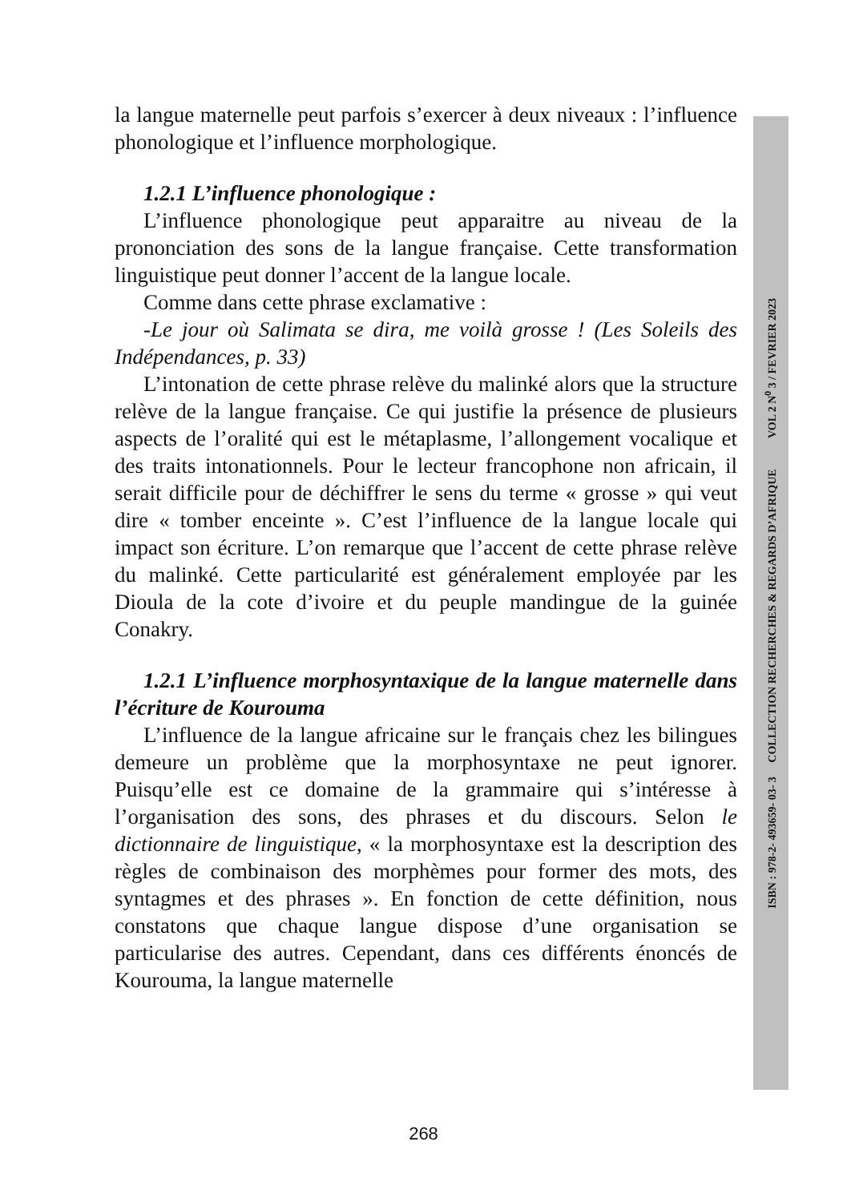la langue maternelle peut parfois s’exercer à deux niveaux : l’influence phonologique et l’influence morphologique.
1.2.1 L’influence phonologique :
L’influence phonologique peut apparaitre au niveau de la prononciation des sons de la langue française. Cette transformation linguistique peut donner l’accent de la langue locale.
Comme dans cette phrase exclamative :
-Le jour où Salimata se dira, me voilà grosse ! (Les Soleils des Indépendances, p. 33)
L’intonation de cette phrase relève du malinké alors que la structure relève de la langue française. Ce qui justifie la présence de plusieurs aspects de l’oralité qui est le métaplasme, l’allongement vocalique et des traits intonationnels. Pour le lecteur francophone non africain, il serait difficile pour de déchiffrer le sens du terme « grosse » qui veut dire « tomber enceinte ». C’est l’influence de la langue locale qui impact son écriture. L’on remarque que l’accent de cette phrase relève du malinké. Cette particularité est généralement employée par les Dioula de la cote d’ivoire et du peuple mandingue de la guinée Conakry.
1.2.1 L’influence morphosyntaxique de la langue maternelle dans l’écriture de Kourouma
L’influence de la langue africaine sur le français chez les bilingues demeure un problème que la morphosyntaxe ne peut ignorer. Puisqu’elle est ce domaine de la grammaire qui s’intéresse à l’organisation des sons, des phrases et du discours. Selon le dictionnaire de linguistique, « la morphosyntaxe est la description des règles de combinaison des morphèmes pour former des mots, des syntagmes et des phrases ». En fonction de cette définition, nous constatons que chaque langue dispose d’une organisation se particularise des autres. Cependant, dans ces différents énoncés de Kourouma, la langue maternelle
ISBN : 978-2- 493659- 03- 3 COLLECTION RECHERCHES & REGARDS D’AFRIQUE VOL 2 N<sup>0</sup> 3 / FEVRIER 2023
268